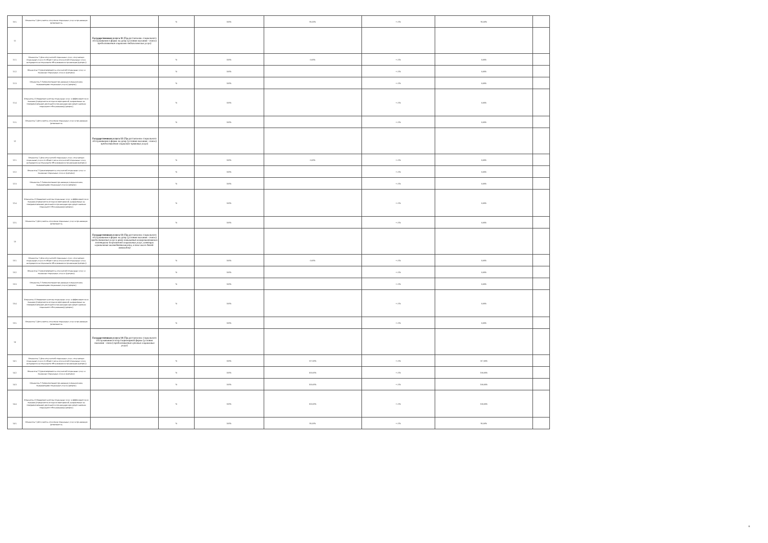| 10.5. | Показатель 5 Доступность получения социальных услуг в организации (возможность | | % | 100% | 95,00% | +/-5% | 95,00% | |
| 11 | | Государственная услуга 11 (Предоставление социального обслуживания в форме на дому (условия оказания - очное) предоставление социально-педагогических услуг) | | | | | | |
| 11.1. | Показатель 1 Доля получателей социальных услуг, получающих социальные услуги от общего числа получателей социальных услуг, находящихся на социальном обслуживании в организации (процент) | | % | 100% | 0,00% | +/-5% | 0,00% | |
| 11.2. | Показатель 2 Удовлетворенность получателей социальных услуг в оказанных социальных услугах (процент) | | % | 100% | | +/-5% | 0,00% | |
| 11.3. | Показатель 3 Укомплектование организации специалистами, оказывающими социальные услуги (процент) | | % | 100% | | +/-5% | 0,00% | |
| 11.4. | Показатель 4 Повышение качества социальных услуг и эффективности их оказания (определяется исходя из мероприятий, направленных на совершенствование деятельности организации при предоставлении социального обслуживания) (процент) | | % | 100% | | +/-5% | 0,00% | |
| 11.5. | Показатель 5 Доступность получения социальных услуг в организации (возможность | | % | 100% | | +/-5% | 0,00% | |
| 12 | | Государственная услуга 12 (Предоставление социального обслуживания в форме на дому (условия оказания - очное) предоставление социально-правовых услуг) | | | | | | |
| 12.1. | Показатель 1 Доля получателей социальных услуг, получающих социальные услуги от общего числа получателей социальных услуг, находящихся на социальном обслуживании в организации (процент) | | % | 100% | 0,00% | +/-5% | 0,00% | |
| 12.2. | Показатель 2 Удовлетворенность получателей социальных услуг в оказанных социальных услугах (процент) | | % | 100% | | +/-5% | 0,00% | |
| 12.3. | Показатель 3 Укомплектование организации специалистами, оказывающими социальные услуги (процент) | | % | 100% | | +/-5% | 0,00% | |
| 12.4. | Показатель 4 Повышение качества социальных услуг и эффективности их оказания (определяется исходя из мероприятий, направленных на совершенствование деятельности организации при предоставлении социального обслуживания) (процент) | | % | 100% | | +/-5% | 0,00% | |
| 12.5. | Показатель 5 Доступность получения социальных услуг в организации (возможность | | % | 100% | | +/-5% | 0,00% | |
| 13 | | Государственная услуга 13 (Предоставление социального обслуживания в форме на дому (условия оказания - очное) предоставление услуг в целях повышения коммуникативного потенциала получателей социальных услуг, имеющих ограничения жизнедеятельности, в том числе детей-инвалидов) | | | | | | |
| 13.1. | Показатель 1 Доля получателей социальных услуг, получающих социальные услуги от общего числа получателей социальных услуг, находящихся на социальном обслуживании в организации (процент) | | % | 100% | 0,00% | +/-5% | 0,00% | |
| 13.2. | Показатель 2 Удовлетворенность получателей социальных услуг в оказанных социальных услугах (процент) | | % | 100% | | +/-5% | 0,00% | |
| 13.3. | Показатель 3 Укомплектование организации специалистами, оказывающими социальные услуги (процент) | | % | 100% | | +/-5% | 0,00% | |
| 13.4. | Показатель 4 Повышение качества социальных услуг и эффективности их оказания (определяется исходя из мероприятий, направленных на совершенствование деятельности организации при предоставлении социального обслуживания) (процент) | | % | 100% | | +/-5% | 0,00% | |
| 13.5. | Показатель 5 Доступность получения социальных услуг в организации (возможность | | % | 100% | | +/-5% | 0,00% | |
| 14 | | Государственная услуга 14 (Предоставление социального обслуживания в полустационарной форме (условия оказания - очное) предоставление срочных социальных услуг) | | | | | | |
| 14.1. | Показатель 1 Доля получателей социальных услуг, получающих социальные услуги от общего числа получателей социальных услуг, находящихся на социальном обслуживании в организации (процент) | | % | 100% | 117,00% | +/-5% | 117,00% | |
| 14.2. | Показатель 2 Удовлетворенность получателей социальных услуг в оказанных социальных услугах (процент) | | % | 100% | 100,00% | +/-5% | 100,00% | |
| 14.3. | Показатель 3 Укомплектование организации специалистами, оказывающими социальные услуги (процент) | | % | 100% | 100,00% | +/-5% | 100,00% | |
| 14.4. | Показатель 4 Повышение качества социальных услуг и эффективности их оказания (определяется исходя из мероприятий, направленных на совершенствование деятельности организации при предоставлении социального обслуживания) (процент) | | % | 100% | 100,00% | +/-5% | 100,00% | |
| 14.5. | Показатель 5 Доступность получения социальных услуг в организации (возможность | | % | 100% | 95,00% | +/-5% | 95,00% | |
8